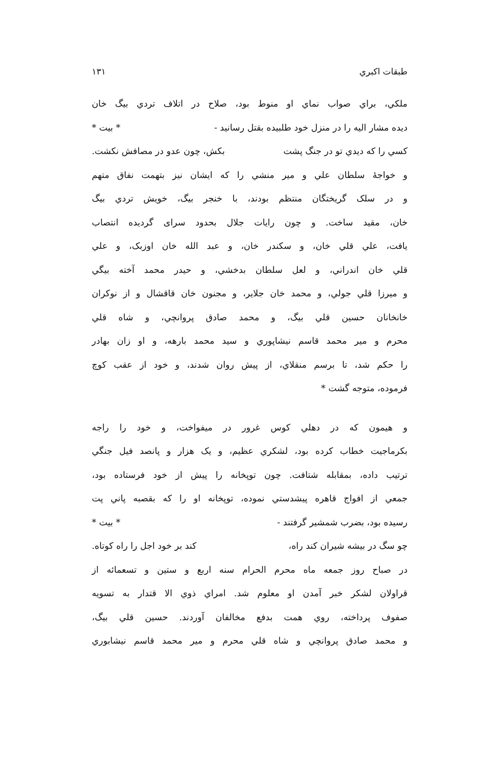طبقات اکبري ۱۳۱
ملکي، براي صواب نماي او منوط بود، صلاح در اتلاف تردي بيگ خان
ديده مشار اليه را در منزل خود طلبيده بقتل رسانيد - * بيت *
کسي را که ديدي تو در جنگ پشت بکش، چون عدو در مصافش نکشت.
و خواجهٔ سلطان علي و مير منشي را که ايشان نيز بتهمت نفاق متهم
و در سلک گريختگان منتظم بودند، با خنجر بيگ، خويش تردي بيگ
خان، مقيد ساخت. و چون رايات جلال بحدود سرای گرديده انتصاب
يافت، علي قلي خان، و سکندر خان، و عبد الله خان اوزبک، و علي
قلي خان اندراني، و لعل سلطان بدخشي، و حيدر محمد آخته بيگي
و ميرزا قلي جولي، و محمد خان جلاير، و مجنون خان قاقشال و از نوکران
خانخانان حسين قلي بيگ، و محمد صادق پروانچي، و شاه قلي
محرم و مير محمد قاسم نيشاپوري و سيد محمد بارهه، و او زان بهادر
را حکم شد، تا برسم منقلاي، از پيش روان شدند، و خود از عقب کوچ
فرموده، متوجه گشت *
و هيمون که در دهلي کوس غرور در ميفواخت، و خود را راجه
بکرماجيت خطاب کرده بود، لشکري عظيم، و يک هزار و پانصد فيل جنگي
ترتيب داده، بمقابله شتافت. چون توپخانه را پيش از خود فرستاده بود،
جمعي از افواج قاهره پيشدستي نموده، توپخانه او را که بقصبه پاني پت
رسيده بود، بضرب شمشير گرفتند - * بيت *
چو سگ در بيشه شيران کند راه، کند بر خود اجل را راه کوتاه.
در صباح روز جمعه ماه محرم الحرام سنه اربع و ستين و تسعمائه از
قراولان لشکر خبر آمدن او معلوم شد. امراي ذوي الا قتدار به تسويه
صفوف پرداخته، روي همت بدفع مخالفان آوردند. حسين قلي بيگ،
و محمد صادق پروانچي و شاه قلي محرم و مير محمد قاسم نيشابوري